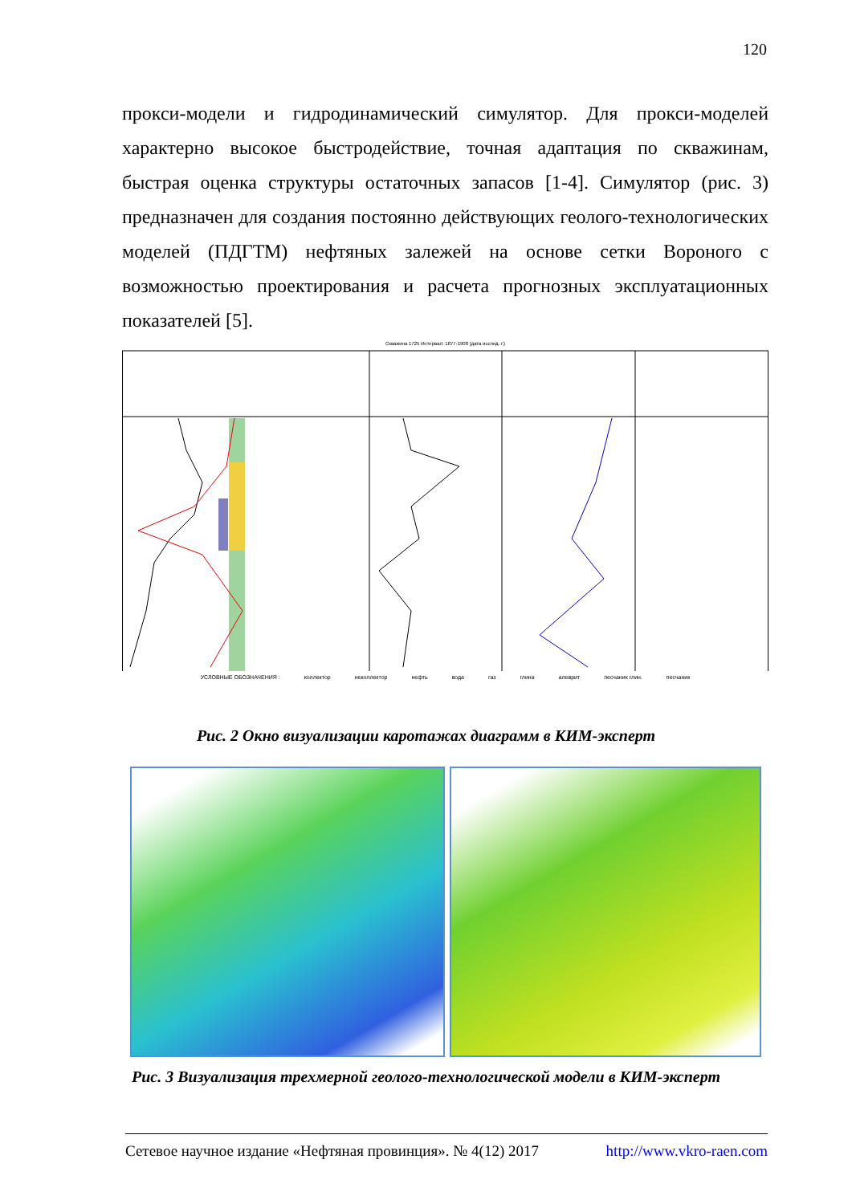120
прокси-модели и гидродинамический симулятор. Для прокси-моделей характерно высокое быстродействие, точная адаптация по скважинам, быстрая оценка структуры остаточных запасов [1-4]. Симулятор (рис. 3) предназначен для создания постоянно действующих геолого-технологических моделей (ПДГТМ) нефтяных залежей на основе сетки Вороного с возможностью проектирования и расчета прогнозных эксплуатационных показателей [5].
Скважина 1725 Интервал: 1877-1908 (дата исслед. г.)
УСЛОВНЫЕ ОБОЗНАЧЕНИЯ : коллектор неколлектор нефть вода газ глина алеврит песчаник глин. песчаник
Рис. 2 Окно визуализации каротажах диаграмм в КИМ-эксперт
Рис. 3 Визуализация трехмерной геолого-технологической модели в КИМ-эксперт
Сетевое научное издание «Нефтяная провинция». № 4(12) 2017 http://www.vkro-raen.com